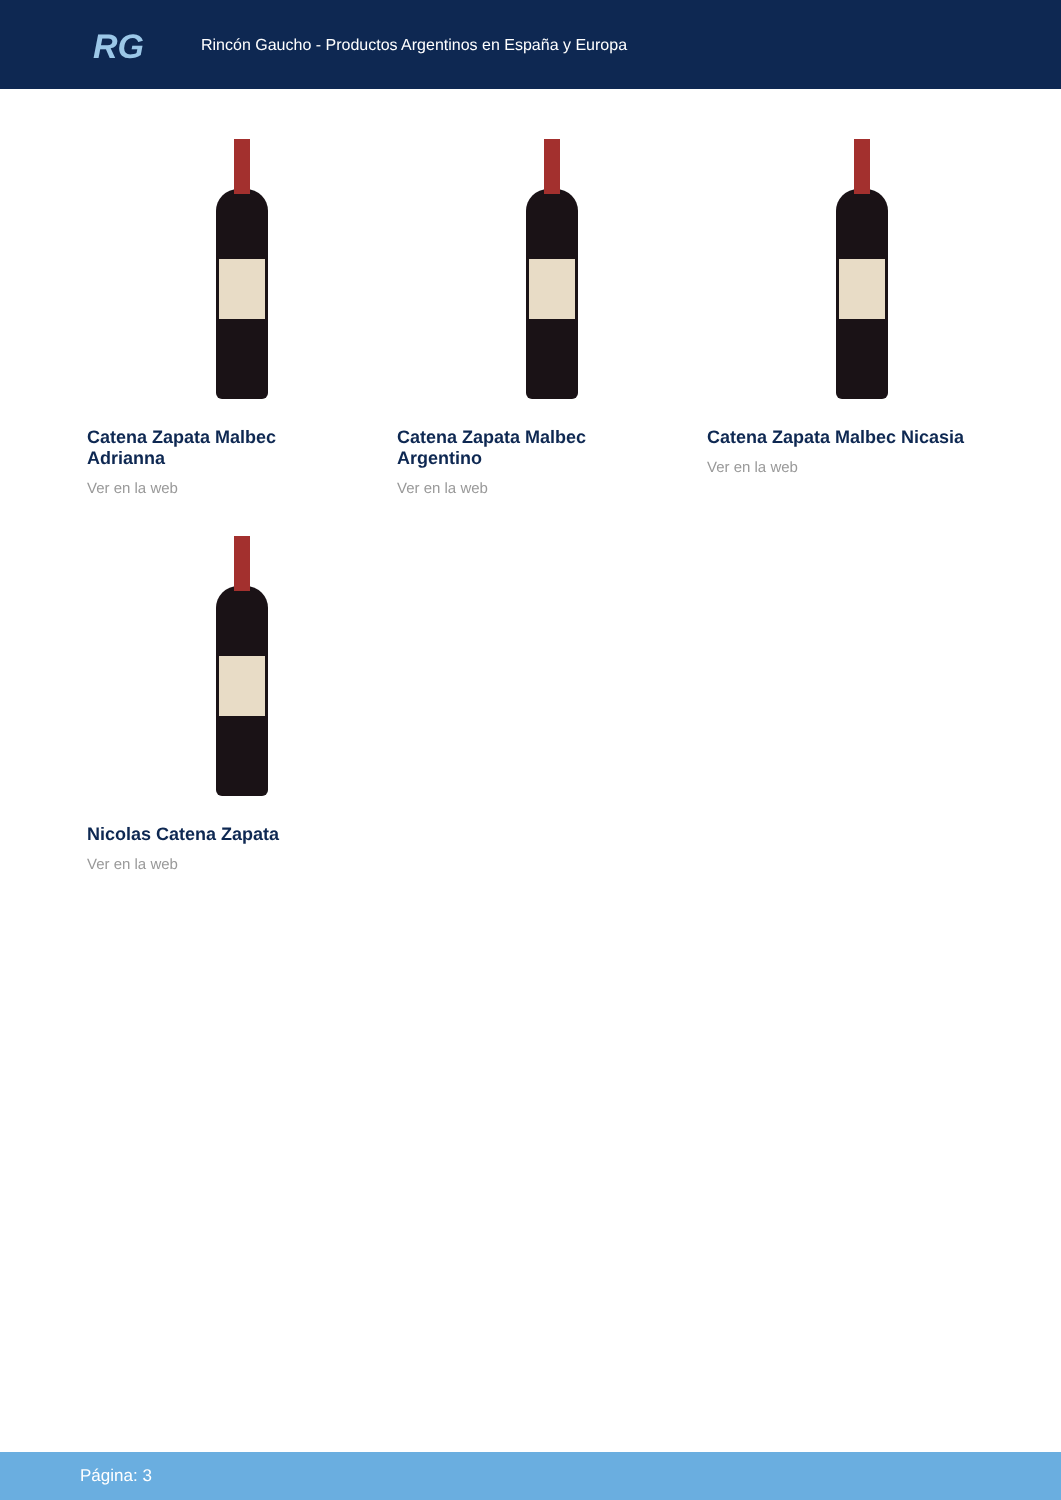RG
Rincón Gaucho - Productos Argentinos en España y Europa
Catena Zapata Malbec Adrianna
Ver en la web
Catena Zapata Malbec Argentino
Ver en la web
Catena Zapata Malbec Nicasia
Ver en la web
Nicolas Catena Zapata
Ver en la web
Página: 3